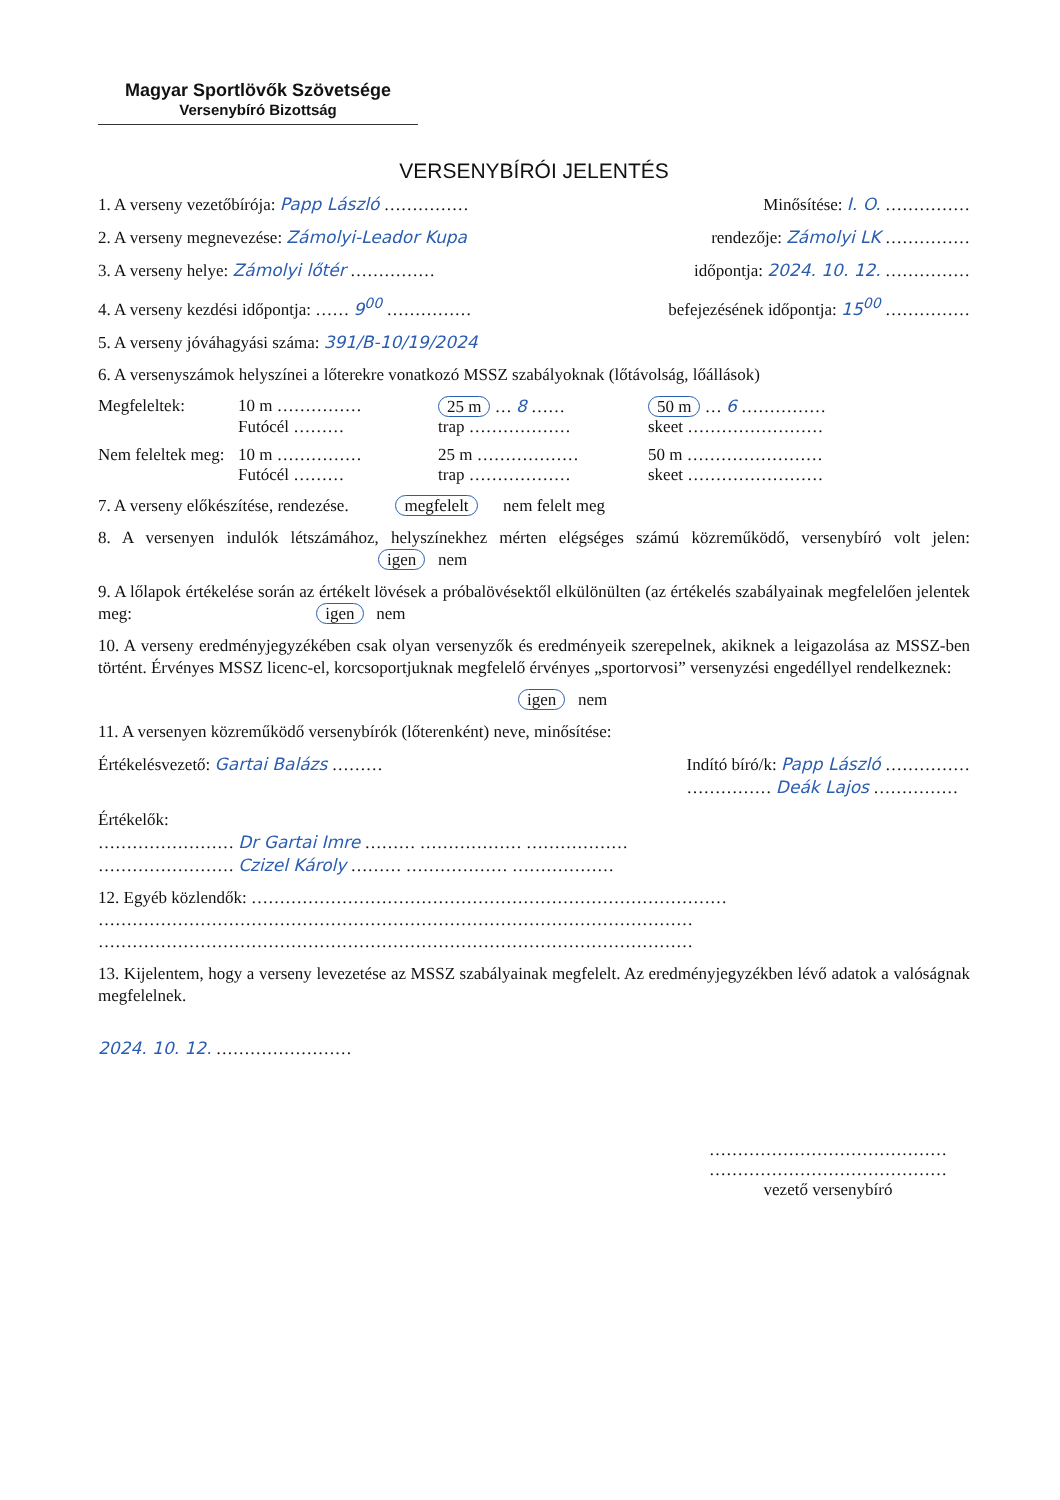Magyar Sportlövők Szövetsége
Versenybíró Bizottság
VERSENYBÍRÓI JELENTÉS
1. A verseny vezetőbírója: Papp László …………… Minősítése: I. O. ……………
2. A verseny megnevezése: Zámolyi-Leador Kupa rendezője: Zámolyi LK ……………
3. A verseny helye: Zámolyi lőtér …………… időpontja: 2024. 10. 12. ……………
4. A verseny kezdési időpontja: …… 9<sup>00</sup> …………… befejezésének időpontja: 15<sup>00</sup> ……………
5. A verseny jóváhagyási száma: 391/B-10/19/2024
6. A versenyszámok helyszínei a lőterekre vonatkozó MSSZ szabályoknak (lőtávolság, lőállások)
Megfeleltek: 10 m …………… 25 m … 8 …… 50 m … 6 …………… Futócél ……… trap ……………… skeet ……………………
Nem feleltek meg: 10 m …………… 25 m ……………… 50 m …………………… Futócél ……… trap ……………… skeet ……………………
7. A verseny előkészítése, rendezése. megfelelt nem felelt meg
8. A versenyen indulók létszámához, helyszínekhez mérten elégséges számú közreműködő, versenybíró volt jelen: igen nem
9. A lőlapok értékelése során az értékelt lövések a próbalövésektől elkülönülten (az értékelés szabályainak megfelelően jelentek meg: igen nem
10. A verseny eredményjegyzékében csak olyan versenyzők és eredményeik szerepelnek, akiknek a leigazolása az MSSZ-ben történt. Érvényes MSSZ licenc-el, korcsoportjuknak megfelelő érvényes „sportorvosi” versenyzési engedéllyel rendelkeznek:
igen nem
11. A versenyen közreműködő versenybírók (lőterenként) neve, minősítése:
Értékelésvezető: Gartai Balázs ……… Indító bíró/k: Papp László ……………
…………… Deák Lajos ……………
Értékelők:
…………………… Dr Gartai Imre ……… ……………… ………………
…………………… Czizel Károly ……… ……………… ………………
12. Egyéb közlendők: …………………………………………………………………………
……………………………………………………………………………………………
……………………………………………………………………………………………
13. Kijelentem, hogy a verseny levezetése az MSSZ szabályainak megfelelt. Az eredményjegyzékben lévő adatok a valóságnak megfelelnek.
2024. 10. 12. ……………………
……………………………………
……………………………………
vezető versenybíró